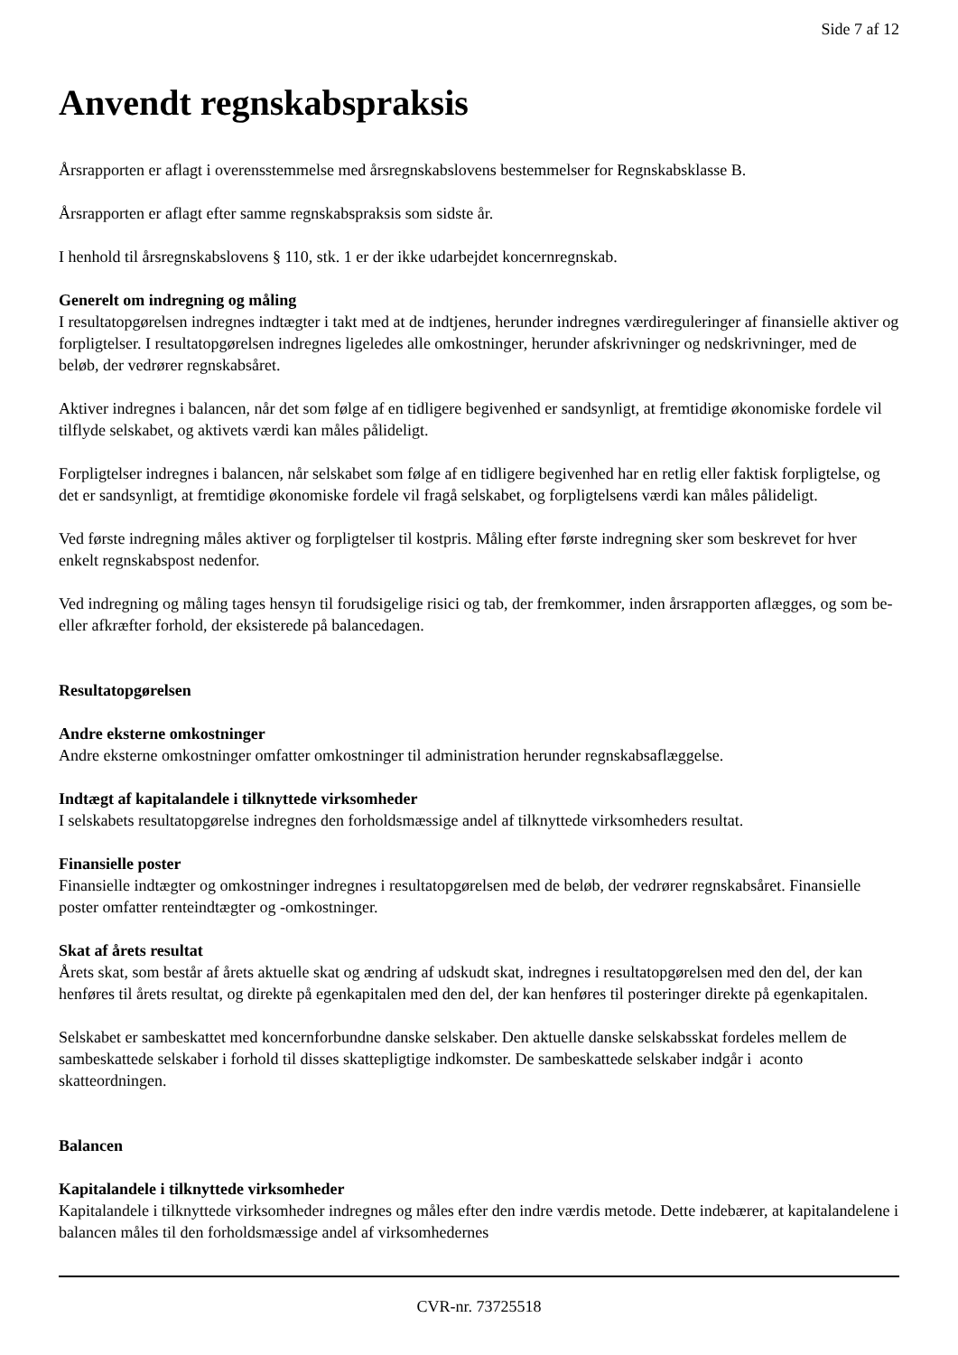Side 7 af 12
Anvendt regnskabspraksis
Årsrapporten er aflagt i overensstemmelse med årsregnskabslovens bestemmelser for Regnskabsklasse B.
Årsrapporten er aflagt efter samme regnskabspraksis som sidste år.
I henhold til årsregnskabslovens § 110, stk. 1 er der ikke udarbejdet koncernregnskab.
Generelt om indregning og måling
I resultatopgørelsen indregnes indtægter i takt med at de indtjenes, herunder indregnes værdireguleringer af finansielle aktiver og forpligtelser. I resultatopgørelsen indregnes ligeledes alle omkostninger, herunder afskrivninger og nedskrivninger, med de beløb, der vedrører regnskabsåret.
Aktiver indregnes i balancen, når det som følge af en tidligere begivenhed er sandsynligt, at fremtidige økonomiske fordele vil tilflyde selskabet, og aktivets værdi kan måles pålideligt.
Forpligtelser indregnes i balancen, når selskabet som følge af en tidligere begivenhed har en retlig eller faktisk forpligtelse, og det er sandsynligt, at fremtidige økonomiske fordele vil fragå selskabet, og forpligtelsens værdi kan måles pålideligt.
Ved første indregning måles aktiver og forpligtelser til kostpris. Måling efter første indregning sker som beskrevet for hver enkelt regnskabspost nedenfor.
Ved indregning og måling tages hensyn til forudsigelige risici og tab, der fremkommer, inden årsrapporten aflægges, og som be- eller afkræfter forhold, der eksisterede på balancedagen.
Resultatopgørelsen
Andre eksterne omkostninger
Andre eksterne omkostninger omfatter omkostninger til administration herunder regnskabsaflæggelse.
Indtægt af kapitalandele i tilknyttede virksomheder
I selskabets resultatopgørelse indregnes den forholdsmæssige andel af tilknyttede virksomheders resultat.
Finansielle poster
Finansielle indtægter og omkostninger indregnes i resultatopgørelsen med de beløb, der vedrører regnskabsåret. Finansielle poster omfatter renteindtægter og -omkostninger.
Skat af årets resultat
Årets skat, som består af årets aktuelle skat og ændring af udskudt skat, indregnes i resultatopgørelsen med den del, der kan henføres til årets resultat, og direkte på egenkapitalen med den del, der kan henføres til posteringer direkte på egenkapitalen.
Selskabet er sambeskattet med koncernforbundne danske selskaber. Den aktuelle danske selskabsskat fordeles mellem de sambeskattede selskaber i forhold til disses skattepligtige indkomster. De sambeskattede selskaber indgår i aconto skatteordningen.
Balancen
Kapitalandele i tilknyttede virksomheder
Kapitalandele i tilknyttede virksomheder indregnes og måles efter den indre værdis metode. Dette indebærer, at kapitalandelene i balancen måles til den forholdsmæssige andel af virksomhedernes
CVR-nr. 73725518